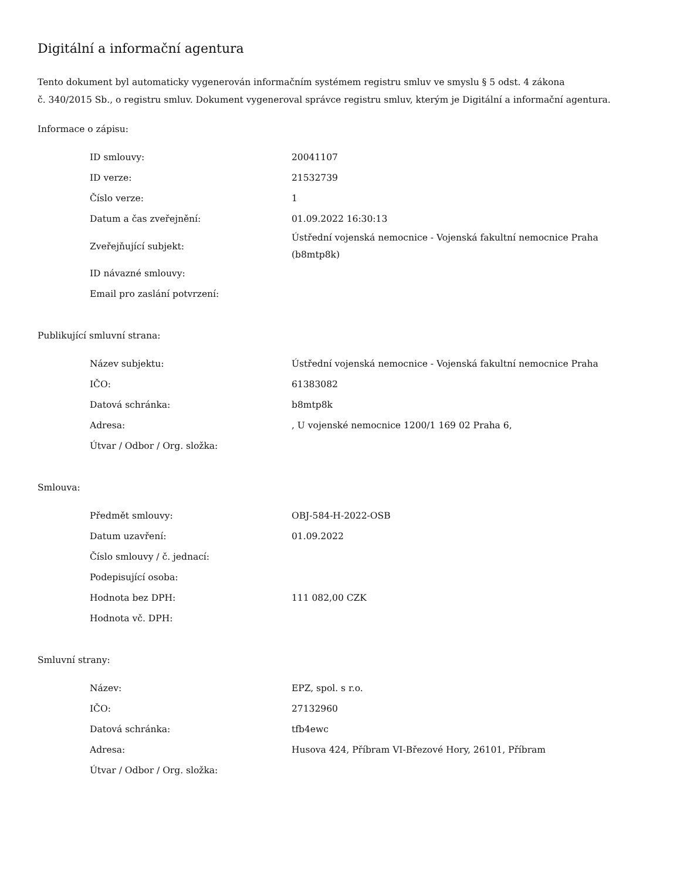Digitální a informační agentura
Tento dokument byl automaticky vygenerován informačním systémem registru smluv ve smyslu § 5 odst. 4 zákona
č. 340/2015 Sb., o registru smluv. Dokument vygeneroval správce registru smluv, kterým je Digitální a informační agentura.
Informace o zápisu:
| ID smlouvy: | 20041107 |
| ID verze: | 21532739 |
| Číslo verze: | 1 |
| Datum a čas zveřejnění: | 01.09.2022 16:30:13 |
| Zveřejňující subjekt: | Ústřední vojenská nemocnice - Vojenská fakultní nemocnice Praha (b8mtp8k) |
| ID návazné smlouvy: | |
| Email pro zaslání potvrzení: | |
Publikující smluvní strana:
| Název subjektu: | Ústřední vojenská nemocnice - Vojenská fakultní nemocnice Praha |
| IČO: | 61383082 |
| Datová schránka: | b8mtp8k |
| Adresa: | , U vojenské nemocnice 1200/1 169 02 Praha 6, |
| Útvar / Odbor / Org. složka: | |
Smlouva:
| Předmět smlouvy: | OBJ-584-H-2022-OSB |
| Datum uzavření: | 01.09.2022 |
| Číslo smlouvy / č. jednací: | |
| Podepisující osoba: | |
| Hodnota bez DPH: | 111 082,00 CZK |
| Hodnota vč. DPH: | |
Smluvní strany:
| Název: | EPZ, spol. s r.o. |
| IČO: | 27132960 |
| Datová schránka: | tfb4ewc |
| Adresa: | Husova 424, Příbram VI-Březové Hory, 26101, Příbram |
| Útvar / Odbor / Org. složka: | |